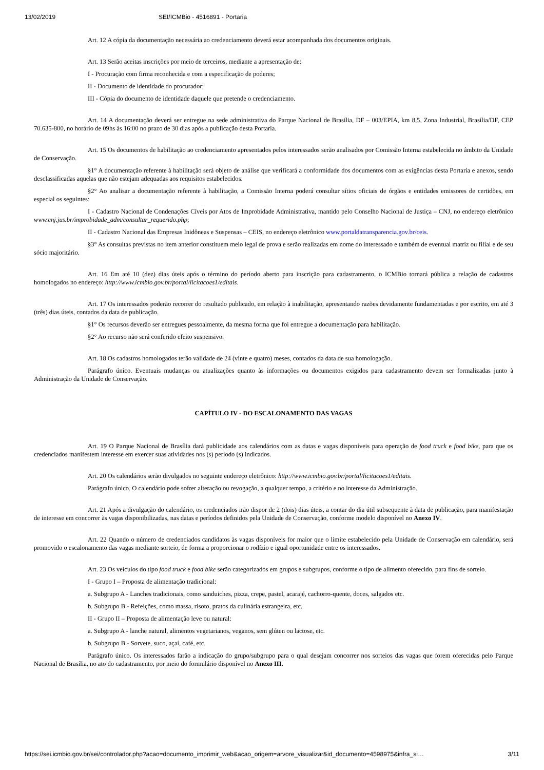13/02/2019 SEI/ICMBio - 4516891 - Portaria
Art. 12 A cópia da documentação necessária ao credenciamento deverá estar acompanhada dos documentos originais.
Art. 13 Serão aceitas inscrições por meio de terceiros, mediante a apresentação de:
I - Procuração com firma reconhecida e com a especificação de poderes;
II - Documento de identidade do procurador;
III - Cópia do documento de identidade daquele que pretende o credenciamento.
Art. 14 A documentação deverá ser entregue na sede administrativa do Parque Nacional de Brasília, DF – 003/EPIA, km 8,5, Zona Industrial, Brasília/DF, CEP 70.635-800, no horário de 09hs às 16:00 no prazo de 30 dias após a publicação desta Portaria.
Art. 15 Os documentos de habilitação ao credenciamento apresentados pelos interessados serão analisados por Comissão Interna estabelecida no âmbito da Unidade de Conservação.
§1° A documentação referente à habilitação será objeto de análise que verificará a conformidade dos documentos com as exigências desta Portaria e anexos, sendo desclassificadas aquelas que não estejam adequadas aos requisitos estabelecidos.
§2° Ao analisar a documentação referente à habilitação, a Comissão Interna poderá consultar sítios oficiais de órgãos e entidades emissores de certidões, em especial os seguintes:
I - Cadastro Nacional de Condenações Cíveis por Atos de Improbidade Administrativa, mantido pelo Conselho Nacional de Justiça – CNJ, no endereço eletrônico www.cnj.jus.br/improbidade_adm/consultar_requerido.php;
II - Cadastro Nacional das Empresas Inidôneas e Suspensas – CEIS, no endereço eletrônico www.portaldatransparencia.gov.br/ceis.
§3° As consultas previstas no item anterior constituem meio legal de prova e serão realizadas em nome do interessado e também de eventual matriz ou filial e de seu sócio majoritário.
Art. 16 Em até 10 (dez) dias úteis após o término do período aberto para inscrição para cadastramento, o ICMBio tornará pública a relação de cadastros homologados no endereço: http://www.icmbio.gov.br/portal/licitacoes1/editais.
Art. 17 Os interessados poderão recorrer do resultado publicado, em relação à inabilitação, apresentando razões devidamente fundamentadas e por escrito, em até 3 (três) dias úteis, contados da data de publicação.
§1° Os recursos deverão ser entregues pessoalmente, da mesma forma que foi entregue a documentação para habilitação.
§2° Ao recurso não será conferido efeito suspensivo.
Art. 18 Os cadastros homologados terão validade de 24 (vinte e quatro) meses, contados da data de sua homologação.
Parágrafo único. Eventuais mudanças ou atualizações quanto às informações ou documentos exigidos para cadastramento devem ser formalizadas junto à Administração da Unidade de Conservação.
CAPÍTULO IV - DO ESCALONAMENTO DAS VAGAS
Art. 19 O Parque Nacional de Brasília dará publicidade aos calendários com as datas e vagas disponíveis para operação de food truck e food bike, para que os credenciados manifestem interesse em exercer suas atividades nos (s) período (s) indicados.
Art. 20 Os calendários serão divulgados no seguinte endereço eletrônico: http://www.icmbio.gov.br/portal/licitacoes1/editais.
Parágrafo único. O calendário pode sofrer alteração ou revogação, a qualquer tempo, a critério e no interesse da Administração.
Art. 21 Após a divulgação do calendário, os credenciados irão dispor de 2 (dois) dias úteis, a contar do dia útil subsequente à data de publicação, para manifestação de interesse em concorrer às vagas disponibilizadas, nas datas e períodos definidos pela Unidade de Conservação, conforme modelo disponível no Anexo IV.
Art. 22 Quando o número de credenciados candidatos às vagas disponíveis for maior que o limite estabelecido pela Unidade de Conservação em calendário, será promovido o escalonamento das vagas mediante sorteio, de forma a proporcionar o rodízio e igual oportunidade entre os interessados.
Art. 23 Os veículos do tipo food truck e food bike serão categorizados em grupos e subgrupos, conforme o tipo de alimento oferecido, para fins de sorteio.
I - Grupo I – Proposta de alimentação tradicional:
a. Subgrupo A - Lanches tradicionais, como sanduiches, pizza, crepe, pastel, acarajé, cachorro-quente, doces, salgados etc.
b. Subgrupo B - Refeições, como massa, risoto, pratos da culinária estrangeira, etc.
II - Grupo II – Proposta de alimentação leve ou natural:
a. Subgrupo A - lanche natural, alimentos vegetarianos, veganos, sem glúten ou lactose, etc.
b. Subgrupo B - Sorvete, suco, açaí, café, etc.
Parágrafo único. Os interessados farão a indicação do grupo/subgrupo para o qual desejam concorrer nos sorteios das vagas que forem oferecidas pelo Parque Nacional de Brasília, no ato do cadastramento, por meio do formulário disponível no Anexo III.
https://sei.icmbio.gov.br/sei/controlador.php?acao=documento_imprimir_web&acao_origem=arvore_visualizar&id_documento=4598975&infra_si… 3/11